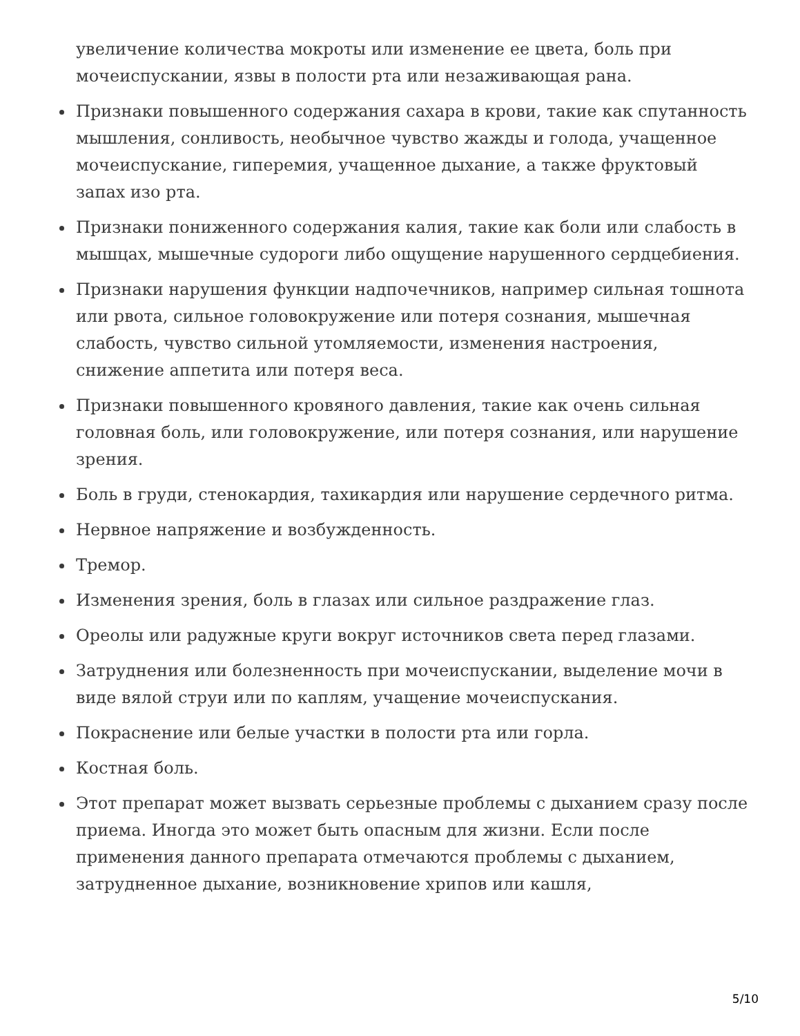увеличение количества мокроты или изменение ее цвета, боль при мочеиспускании, язвы в полости рта или незаживающая рана.
Признаки повышенного содержания сахара в крови, такие как спутанность мышления, сонливость, необычное чувство жажды и голода, учащенное мочеиспускание, гиперемия, учащенное дыхание, а также фруктовый запах изо рта.
Признаки пониженного содержания калия, такие как боли или слабость в мышцах, мышечные судороги либо ощущение нарушенного сердцебиения.
Признаки нарушения функции надпочечников, например сильная тошнота или рвота, сильное головокружение или потеря сознания, мышечная слабость, чувство сильной утомляемости, изменения настроения, снижение аппетита или потеря веса.
Признаки повышенного кровяного давления, такие как очень сильная головная боль, или головокружение, или потеря сознания, или нарушение зрения.
Боль в груди, стенокардия, тахикардия или нарушение сердечного ритма.
Нервное напряжение и возбужденность.
Тремор.
Изменения зрения, боль в глазах или сильное раздражение глаз.
Ореолы или радужные круги вокруг источников света перед глазами.
Затруднения или болезненность при мочеиспускании, выделение мочи в виде вялой струи или по каплям, учащение мочеиспускания.
Покраснение или белые участки в полости рта или горла.
Костная боль.
Этот препарат может вызвать серьезные проблемы с дыханием сразу после приема. Иногда это может быть опасным для жизни. Если после применения данного препарата отмечаются проблемы с дыханием, затрудненное дыхание, возникновение хрипов или кашля,
5/10